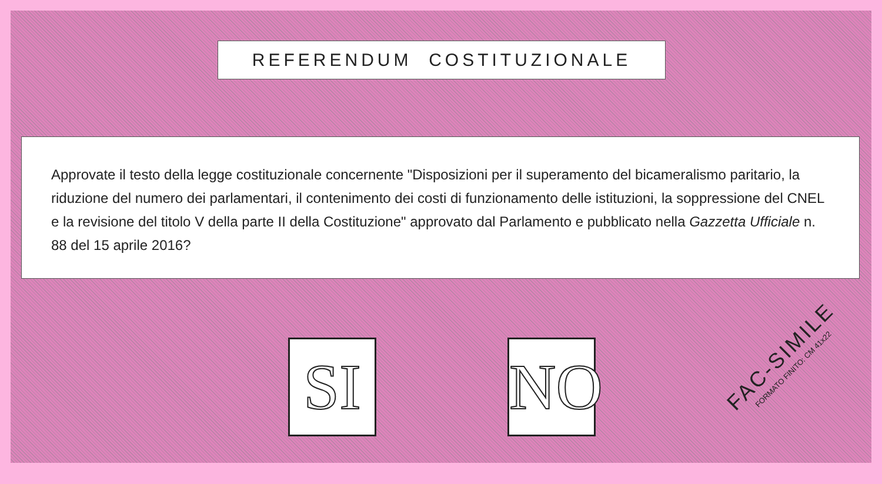REFERENDUM COSTITUZIONALE
Approvate il testo della legge costituzionale concernente "Disposizioni per il superamento del bicameralismo paritario, la riduzione del numero dei parlamentari, il contenimento dei costi di funzionamento delle istituzioni, la soppressione del CNEL e la revisione del titolo V della parte II della Costituzione" approvato dal Parlamento e pubblicato nella Gazzetta Ufficiale n. 88 del 15 aprile 2016?
SI NO
FAC-SIMILE
FORMATO FINITO: CM 41x22